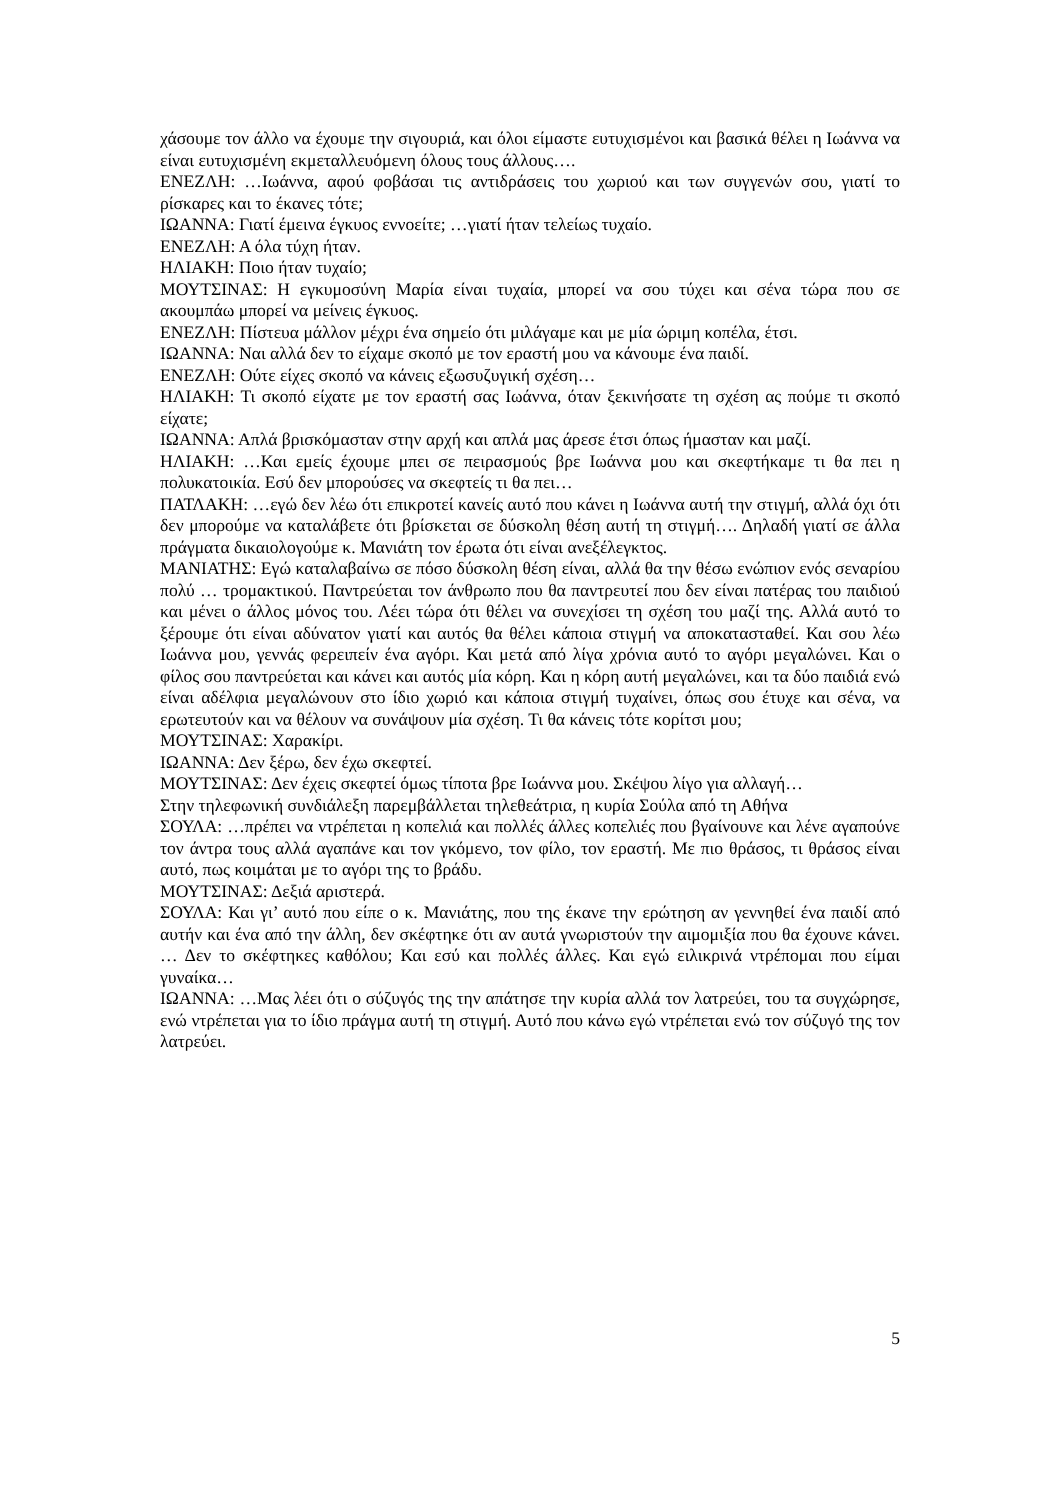χάσουμε τον άλλο να έχουμε την σιγουριά, και όλοι είμαστε ευτυχισμένοι και βασικά θέλει η Ιωάννα να είναι ευτυχισμένη εκμεταλλευόμενη όλους τους άλλους….
ΕΝΕΖΛΗ: …Ιωάννα, αφού φοβάσαι τις αντιδράσεις του χωριού και των συγγενών σου, γιατί το ρίσκαρες και το έκανες τότε;
ΙΩΑΝΝΑ: Γιατί έμεινα έγκυος εννοείτε; …γιατί ήταν τελείως τυχαίο.
ΕΝΕΖΛΗ: Α όλα τύχη ήταν.
ΗΛΙΑΚΗ: Ποιο ήταν τυχαίο;
ΜΟΥΤΣΙΝΑΣ: Η εγκυμοσύνη Μαρία είναι τυχαία, μπορεί να σου τύχει και σένα τώρα που σε ακουμπάω μπορεί να μείνεις έγκυος.
ΕΝΕΖΛΗ: Πίστευα μάλλον μέχρι ένα σημείο ότι μιλάγαμε και με μία ώριμη κοπέλα, έτσι.
ΙΩΑΝΝΑ: Ναι αλλά δεν το είχαμε σκοπό με τον εραστή μου να κάνουμε ένα παιδί.
ΕΝΕΖΛΗ: Ούτε είχες σκοπό να κάνεις εξωσυζυγική σχέση…
ΗΛΙΑΚΗ: Τι σκοπό είχατε με τον εραστή σας Ιωάννα, όταν ξεκινήσατε τη σχέση ας πούμε τι σκοπό είχατε;
ΙΩΑΝΝΑ: Απλά βρισκόμασταν στην αρχή και απλά μας άρεσε έτσι όπως ήμασταν και μαζί.
ΗΛΙΑΚΗ: …Και εμείς έχουμε μπει σε πειρασμούς βρε Ιωάννα μου και σκεφτήκαμε τι θα πει η πολυκατοικία. Εσύ δεν μπορούσες να σκεφτείς τι θα πει…
ΠΑΤΛΑΚΗ: …εγώ δεν λέω ότι επικροτεί κανείς αυτό που κάνει η Ιωάννα αυτή την στιγμή, αλλά όχι ότι δεν μπορούμε να καταλάβετε ότι βρίσκεται σε δύσκολη θέση αυτή τη στιγμή…. Δηλαδή γιατί σε άλλα πράγματα δικαιολογούμε κ. Μανιάτη τον έρωτα ότι είναι ανεξέλεγκτος.
ΜΑΝΙΑΤΗΣ: Εγώ καταλαβαίνω σε πόσο δύσκολη θέση είναι, αλλά θα την θέσω ενώπιον ενός σεναρίου πολύ … τρομακτικού. Παντρεύεται τον άνθρωπο που θα παντρευτεί που δεν είναι πατέρας του παιδιού και μένει ο άλλος μόνος του. Λέει τώρα ότι θέλει να συνεχίσει τη σχέση του μαζί της. Αλλά αυτό το ξέρουμε ότι είναι αδύνατον γιατί και αυτός θα θέλει κάποια στιγμή να αποκατασταθεί. Και σου λέω Ιωάννα μου, γεννάς φερειπείν ένα αγόρι. Και μετά από λίγα χρόνια αυτό το αγόρι μεγαλώνει. Και ο φίλος σου παντρεύεται και κάνει και αυτός μία κόρη. Και η κόρη αυτή μεγαλώνει, και τα δύο παιδιά ενώ είναι αδέλφια μεγαλώνουν στο ίδιο χωριό και κάποια στιγμή τυχαίνει, όπως σου έτυχε και σένα, να ερωτευτούν και να θέλουν να συνάψουν μία σχέση. Τι θα κάνεις τότε κορίτσι μου;
ΜΟΥΤΣΙΝΑΣ: Χαρακίρι.
ΙΩΑΝΝΑ: Δεν ξέρω, δεν έχω σκεφτεί.
ΜΟΥΤΣΙΝΑΣ: Δεν έχεις σκεφτεί όμως τίποτα βρε Ιωάννα μου. Σκέψου λίγο για αλλαγή…
Στην τηλεφωνική συνδιάλεξη παρεμβάλλεται τηλεθεάτρια, η κυρία Σούλα από τη Αθήνα
ΣΟΥΛΑ: …πρέπει να ντρέπεται η κοπελιά και πολλές άλλες κοπελιές που βγαίνουνε και λένε αγαπούνε τον άντρα τους αλλά αγαπάνε και τον γκόμενο, τον φίλο, τον εραστή. Με πιο θράσος, τι θράσος είναι αυτό, πως κοιμάται με το αγόρι της το βράδυ.
ΜΟΥΤΣΙΝΑΣ: Δεξιά αριστερά.
ΣΟΥΛΑ: Και γι’ αυτό που είπε ο κ. Μανιάτης, που της έκανε την ερώτηση αν γεννηθεί ένα παιδί από αυτήν και ένα από την άλλη, δεν σκέφτηκε ότι αν αυτά γνωριστούν την αιμομιξία που θα έχουνε κάνει. … Δεν το σκέφτηκες καθόλου; Και εσύ και πολλές άλλες. Και εγώ ειλικρινά ντρέπομαι που είμαι γυναίκα…
ΙΩΑΝΝΑ: …Μας λέει ότι ο σύζυγός της την απάτησε την κυρία αλλά τον λατρεύει, του τα συγχώρησε, ενώ ντρέπεται για το ίδιο πράγμα αυτή τη στιγμή. Αυτό που κάνω εγώ ντρέπεται ενώ τον σύζυγό της τον λατρεύει.
5